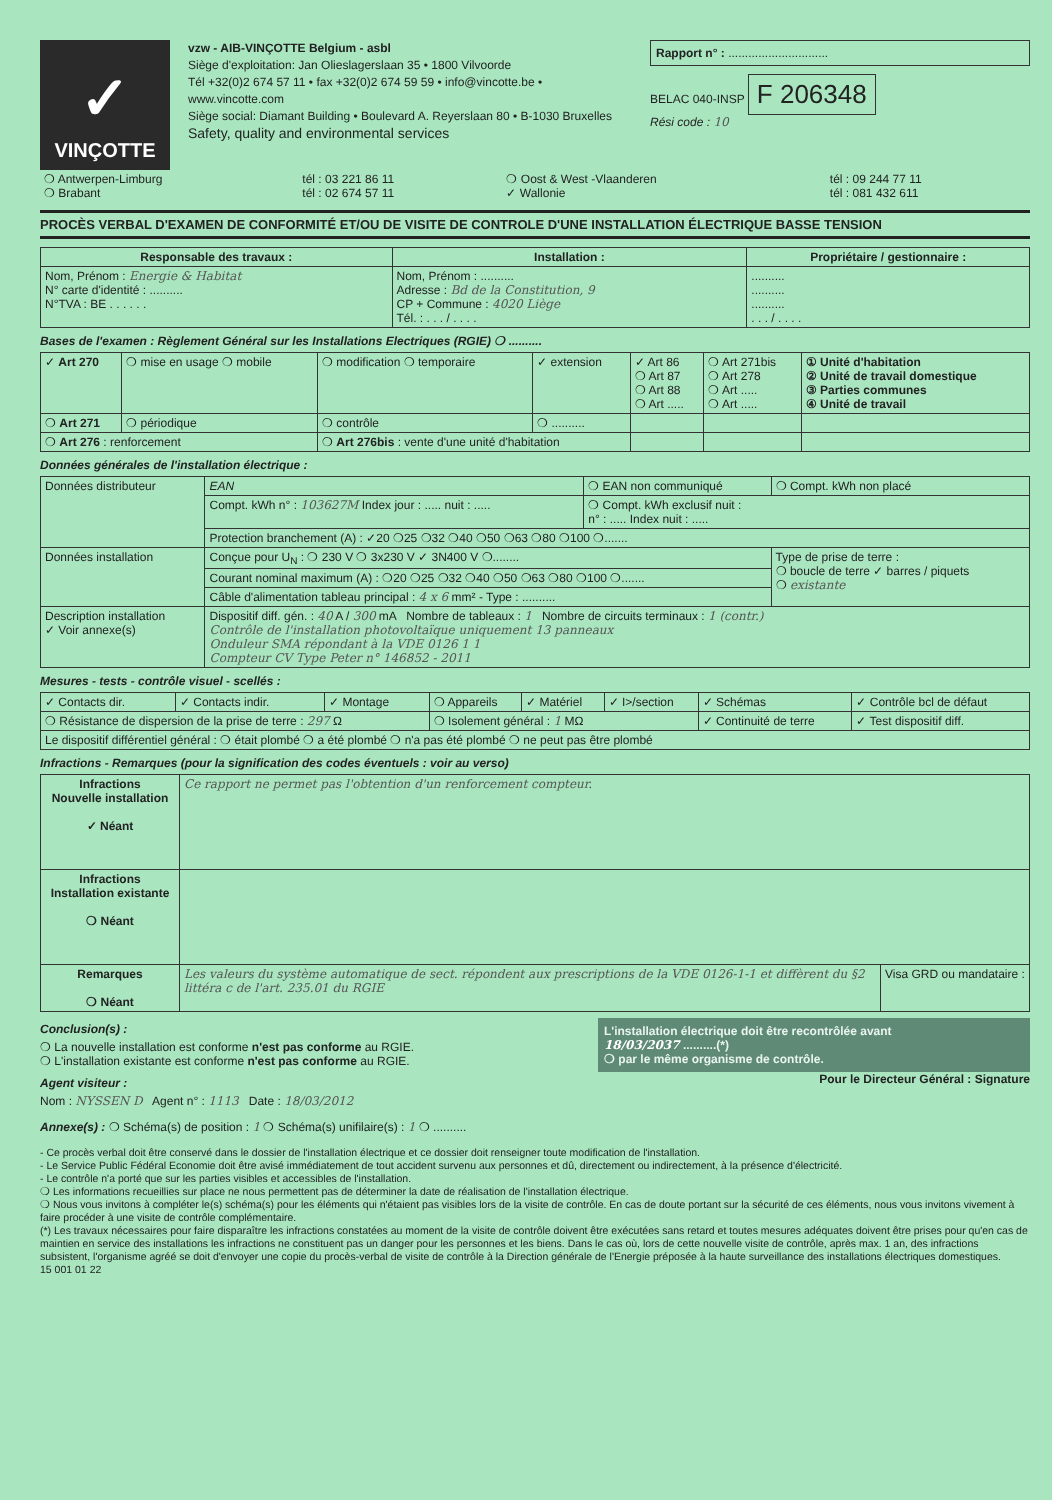✓
VINÇOTTE
vzw - AIB-VINÇOTTE Belgium - asbl
Siège d'exploitation: Jan Olieslagerslaan 35 • 1800 Vilvoorde
Tél +32(0)2 674 57 11 • fax +32(0)2 674 59 59 • info@vincotte.be • www.vincotte.com
Siège social: Diamant Building • Boulevard A. Reyerslaan 80 • B-1030 Bruxelles
Safety, quality and environmental services
Rapport n° : ..............................
BELAC 040-INSP F 206348
Rési code : 10
| ❍ Antwerpen-Limburg ❍ Brabant | tél : 03 221 86 11 tél : 02 674 57 11 | ❍ Oost & West -Vlaanderen ✓ Wallonie | tél : 09 244 77 11 tél : 081 432 611 |
PROCÈS VERBAL D'EXAMEN DE CONFORMITÉ ET/OU DE VISITE DE CONTROLE D'UNE INSTALLATION ÉLECTRIQUE BASSE TENSION
| Responsable des travaux : | Installation : | Propriétaire / gestionnaire : |
| --- | --- | --- |
| Nom, Prénom : Energie & Habitat N° carte d'identité : .......... N°TVA : BE . . . . . . | Nom, Prénom : .......... Adresse : Bd de la Constitution, 9 CP + Commune : 4020 Liège Tél. : . . . / . . . . | .......... .......... .......... . . . / . . . . |
Bases de l'examen : Règlement Général sur les Installations Electriques (RGIE) ❍ ..........
| ✓ Art 270 | ❍ mise en usage ❍ mobile | ❍ modification ❍ temporaire | ✓ extension | ✓ Art 86 ❍ Art 87 ❍ Art 88 ❍ Art ..... | ❍ Art 271bis ❍ Art 278 ❍ Art ..... ❍ Art ..... | ① Unité d'habitation ② Unité de travail domestique ③ Parties communes ④ Unité de travail |
| ❍ Art 271 | ❍ périodique | ❍ contrôle | ❍ .......... | | | |
| ❍ Art 276 : renforcement | | ❍ Art 276bis : vente d'une unité d'habitation | | | | |
Données générales de l'installation électrique :
| Données distributeur | EAN | ❍ EAN non communiqué | ❍ Compt. kWh non placé |
| | Compt. kWh n° : 103627M Index jour : ..... nuit : ..... | ❍ Compt. kWh exclusif nuit : n° : ..... Index nuit : ..... | |
| | Protection branchement (A) : ✓20 ❍25 ❍32 ❍40 ❍50 ❍63 ❍80 ❍100 ❍....... | | |
| Données installation | Conçue pour U<sub>N</sub> : ❍ 230 V ❍ 3x230 V ✓ 3N400 V ❍........ | | Type de prise de terre : ❍ boucle de terre ✓ barres / piquets ❍ existante |
| | Courant nominal maximum (A) : ❍20 ❍25 ❍32 ❍40 ❍50 ❍63 ❍80 ❍100 ❍....... | | |
| | Câble d'alimentation tableau principal : 4 x 6 mm² - Type : .......... | | |
| Description installation ✓ Voir annexe(s) | Dispositif diff. gén. : 40 A / 300 mA Nombre de tableaux : 1 Nombre de circuits terminaux : 1 (contr.) Contrôle de l'installation photovoltaïque uniquement 13 panneaux Onduleur SMA répondant à la VDE 0126 1 1 Compteur CV Type Peter n° 146852 - 2011 | | |
Mesures - tests - contrôle visuel - scellés :
| ✓ Contacts dir. | ✓ Contacts indir. | ✓ Montage | ❍ Appareils | ✓ Matériel | ✓ I>/section | ✓ Schémas | ✓ Contrôle bcl de défaut |
| ❍ Résistance de dispersion de la prise de terre : 297 Ω | | | ❍ Isolement général : 1 MΩ | | | ✓ Continuité de terre | ✓ Test dispositif diff. |
| Le dispositif différentiel général : ❍ était plombé ❍ a été plombé ❍ n'a pas été plombé ❍ ne peut pas être plombé | | | | | | | |
Infractions - Remarques (pour la signification des codes éventuels : voir au verso)
| Infractions Nouvelle installation ✓ Néant | Ce rapport ne permet pas l'obtention d'un renforcement compteur. | |
| Infractions Installation existante ❍ Néant | | |
| Remarques ❍ Néant | Les valeurs du système automatique de sect. répondent aux prescriptions de la VDE 0126-1-1 et diffèrent du §2 littéra c de l'art. 235.01 du RGIE | Visa GRD ou mandataire : |
Conclusion(s) :
❍ La nouvelle installation est conforme n'est pas conforme au RGIE.
❍ L'installation existante est conforme n'est pas conforme au RGIE.
L'installation électrique doit être recontrôlée avant
18/03/2037 ..........(*)
❍ par le même organisme de contrôle.
Agent visiteur :
Nom : NYSSEN D Agent n° : 1113 Date : 18/03/2012
Pour le Directeur Général : Signature
Annexe(s) : ❍ Schéma(s) de position : 1 ❍ Schéma(s) unifilaire(s) : 1 ❍ ..........
- Ce procès verbal doit être conservé dans le dossier de l'installation électrique et ce dossier doit renseigner toute modification de l'installation.
- Le Service Public Fédéral Economie doit être avisé immédiatement de tout accident survenu aux personnes et dû, directement ou indirectement, à la présence d'électricité.
- Le contrôle n'a porté que sur les parties visibles et accessibles de l'installation.
❍ Les informations recueillies sur place ne nous permettent pas de déterminer la date de réalisation de l'installation électrique.
❍ Nous vous invitons à compléter le(s) schéma(s) pour les éléments qui n'étaient pas visibles lors de la visite de contrôle. En cas de doute portant sur la sécurité de ces éléments, nous vous invitons vivement à faire procéder à une visite de contrôle complémentaire.
(*) Les travaux nécessaires pour faire disparaître les infractions constatées au moment de la visite de contrôle doivent être exécutées sans retard et toutes mesures adéquates doivent être prises pour qu'en cas de maintien en service des installations les infractions ne constituent pas un danger pour les personnes et les biens. Dans le cas où, lors de cette nouvelle visite de contrôle, après max. 1 an, des infractions subsistent, l'organisme agréé se doit d'envoyer une copie du procès-verbal de visite de contrôle à la Direction générale de l'Energie préposée à la haute surveillance des installations électriques domestiques.
15 001 01 22